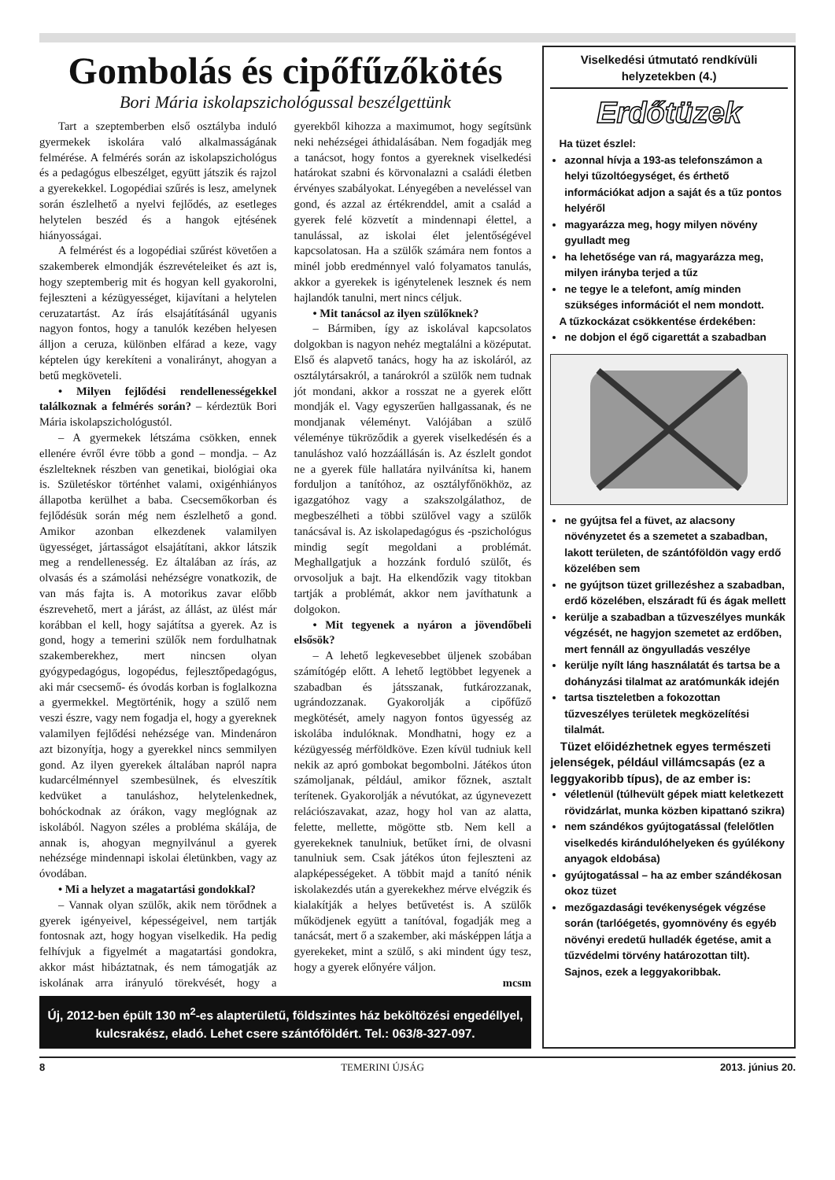Gombolás és cipőfűzőkötés
Bori Mária iskolapszichológussal beszélgettünk
Tart a szeptemberben első osztályba induló gyermekek iskolára való alkalmasságának felmérése. A felmérés során az iskolapszichológus és a pedagógus elbeszélget, együtt játszik és rajzol a gyerekekkel. Logopédiai szűrés is lesz, amelynek során észlelhető a nyelvi fejlődés, az esetleges helytelen beszéd és a hangok ejtésének hiányosságai.
A felmérést és a logopédiai szűrést követően a szakemberek elmondják észrevételeiket és azt is, hogy szeptemberig mit és hogyan kell gyakorolni, fejleszteni a kézügyességet, kijavítani a helytelen ceruzatartást. Az írás elsajátításánál ugyanis nagyon fontos, hogy a tanulók kezében helyesen álljon a ceruza, különben elfárad a keze, vagy képtelen úgy kerekíteni a vonalirányt, ahogyan a betű megköveteli.
• Milyen fejlődési rendellenességekkel találkoznak a felmérés során? – kérdeztük Bori Mária iskolapszichológustól.
– A gyermekek létszáma csökken, ennek ellenére évről évre több a gond – mondja. – Az észlelteknek részben van genetikai, biológiai oka is. Születéskor történhet valami, oxigénhiányos állapotba kerülhet a baba. Csecsemőkorban és fejlődésük során még nem észlelhető a gond. Amikor azonban elkezdenek valamilyen ügyességet, jártasságot elsajátítani, akkor látszik meg a rendellenesség. Ez általában az írás, az olvasás és a számolási nehézségre vonatkozik, de van más fajta is. A motorikus zavar előbb észrevehető, mert a járást, az állást, az ülést már korábban el kell, hogy sajátítsa a gyerek. Az is gond, hogy a temerini szülők nem fordulhatnak szakemberekhez, mert nincsen olyan gyógypedagógus, logopédus, fejlesztőpedagógus, aki már csecsemő- és óvodás korban is foglalkozna a gyermekkel. Megtörténik, hogy a szülő nem veszi észre, vagy nem fogadja el, hogy a gyereknek valamilyen fejlődési nehézsége van. Mindenáron azt bizonyítja, hogy a gyerekkel nincs semmilyen gond. Az ilyen gyerekek általában napról napra kudarcélménnyel szembesülnek, és elveszítik kedvüket a tanuláshoz, helytelenkednek, bohóckodnak az órákon, vagy meglógnak az iskolából. Nagyon széles a probléma skálája, de annak is, ahogyan megnyilvánul a gyerek nehézsége mindennapi iskolai életünkben, vagy az óvodában.
• Mi a helyzet a magatartási gondokkal?
– Vannak olyan szülők, akik nem törődnek a gyerek igényeivel, képességeivel, nem tartják fontosnak azt, hogy hogyan viselkedik. Ha pedig felhívjuk a figyelmét a magatartási gondokra, akkor mást hibáztatnak, és nem támogatják az iskolának arra irányuló törekvését, hogy a gyerekből kihozza a maximumot, hogy segítsünk neki nehézségei áthidalásában. Nem fogadják meg a tanácsot, hogy fontos a gyereknek viselkedési határokat szabni és körvonalazni a családi életben érvényes szabályokat. Lényegében a neveléssel van gond, és azzal az értékrenddel, amit a család a gyerek felé közvetít a mindennapi élettel, a tanulással, az iskolai élet jelentőségével kapcsolatosan. Ha a szülők számára nem fontos a minél jobb eredménnyel való folyamatos tanulás, akkor a gyerekek is igénytelenek lesznek és nem hajlandók tanulni, mert nincs céljuk.
• Mit tanácsol az ilyen szülőknek?
– Bármiben, így az iskolával kapcsolatos dolgokban is nagyon nehéz megtalálni a középutat. Első és alapvető tanács, hogy ha az iskoláról, az osztálytársakról, a tanárokról a szülők nem tudnak jót mondani, akkor a rosszat ne a gyerek előtt mondják el. Vagy egyszerűen hallgassanak, és ne mondjanak véleményt. Valójában a szülő véleménye tükröződik a gyerek viselkedésén és a tanuláshoz való hozzáállásán is. Az észlelt gondot ne a gyerek füle hallatára nyilvánítsa ki, hanem forduljon a tanítóhoz, az osztályfőnökhöz, az igazgatóhoz vagy a szakszolgálathoz, de megbeszélheti a többi szülővel vagy a szülők tanácsával is. Az iskolapedagógus és -pszichológus mindig segít megoldani a problémát. Meghallgatjuk a hozzánk forduló szülőt, és orvosoljuk a bajt. Ha elkendőzik vagy titokban tartják a problémát, akkor nem javíthatunk a dolgokon.
• Mit tegyenek a nyáron a jövendőbeli elsősök?
– A lehető legkevesebbet üljenek szobában számítógép előtt. A lehető legtöbbet legyenek a szabadban és játsszanak, futkározzanak, ugrándozzanak. Gyakorolják a cipőfűző megkötését, amely nagyon fontos ügyesség az iskolába indulóknak. Mondhatni, hogy ez a kézügyesség mérföldköve. Ezen kívül tudniuk kell nekik az apró gombokat begombolni. Játékos úton számoljanak, például, amikor főznek, asztalt terítenek. Gyakorolják a névutókat, az úgynevezett relációszavakat, azaz, hogy hol van az alatta, felette, mellette, mögötte stb. Nem kell a gyerekeknek tanulniuk, betűket írni, de olvasni tanulniuk sem. Csak játékos úton fejleszteni az alapképességeket. A többit majd a tanító nénik iskolakezdés után a gyerekekhez mérve elvégzik és kialakítják a helyes betűvetést is. A szülők működjenek együtt a tanítóval, fogadják meg a tanácsát, mert ő a szakember, aki másképpen látja a gyerekeket, mint a szülő, s aki mindent úgy tesz, hogy a gyerek előnyére váljon.
mcsm
Új, 2012-ben épült 130 m<sup>2</sup>-es alapterületű, földszintes ház beköltözési engedéllyel, kulcsrakész, eladó. Lehet csere szántóföldért. Tel.: 063/8-327-097.
Viselkedési útmutató rendkívüli helyzetekben (4.)
Erdőtüzek
Ha tüzet észlel:
azonnal hívja a 193-as telefonszámon a helyi tűzoltóegységet, és érthető információkat adjon a saját és a tűz pontos helyéről
magyarázza meg, hogy milyen növény gyulladt meg
ha lehetősége van rá, magyarázza meg, milyen irányba terjed a tűz
ne tegye le a telefont, amíg minden szükséges információt el nem mondott.
A tűzkockázat csökkentése érdekében:
ne dobjon el égő cigarettát a szabadban
ne gyújtsa fel a füvet, az alacsony növényzetet és a szemetet a szabadban, lakott területen, de szántóföldön vagy erdő közelében sem
ne gyújtson tüzet grillezéshez a szabadban, erdő közelében, elszáradt fű és ágak mellett
kerülje a szabadban a tűzveszélyes munkák végzését, ne hagyjon szemetet az erdőben, mert fennáll az öngyulladás veszélye
kerülje nyílt láng használatát és tartsa be a dohányzási tilalmat az aratómunkák idején
tartsa tiszteletben a fokozottan tűzveszélyes területek megközelítési tilalmát.
Tüzet előidézhetnek egyes természeti jelenségek, például villámcsapás (ez a leggyakoribb típus), de az ember is:
véletlenül (túlhevült gépek miatt keletkezett rövidzárlat, munka közben kipattanó szikra)
nem szándékos gyújtogatással (felelőtlen viselkedés kirándulóhelyeken és gyúlékony anyagok eldobása)
gyújtogatással – ha az ember szándékosan okoz tüzet
mezőgazdasági tevékenységek végzése során (tarlóégetés, gyomnövény és egyéb növényi eredetű hulladék égetése, amit a tűzvédelmi törvény határozottan tilt). Sajnos, ezek a leggyakoribbak.
8 TEMERINI ÚJSÁG 2013. június 20.